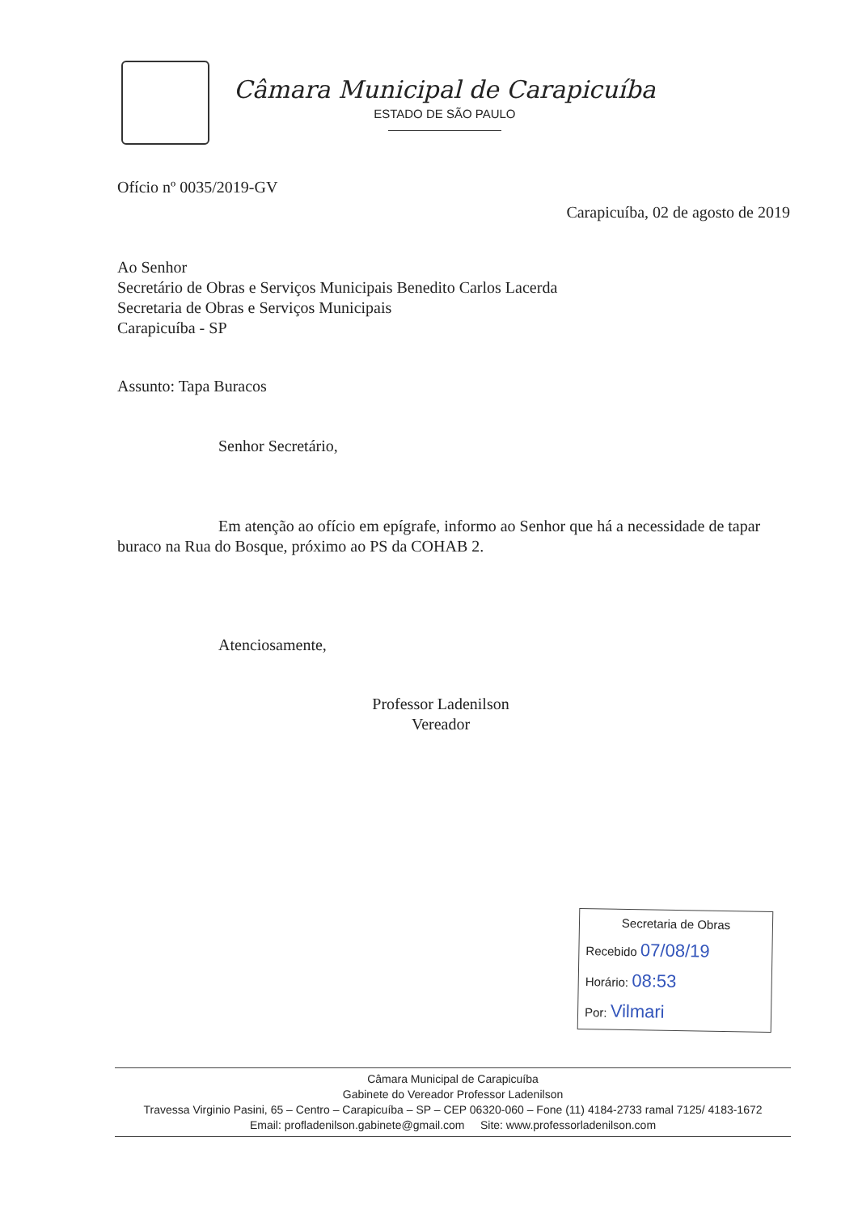Câmara Municipal de Carapicuíba
ESTADO DE SÃO PAULO
Ofício nº 0035/2019-GV
Carapicuíba, 02 de agosto de 2019
Ao Senhor
Secretário de Obras e Serviços Municipais Benedito Carlos Lacerda
Secretaria de Obras e Serviços Municipais
Carapicuíba - SP
Assunto: Tapa Buracos
Senhor Secretário,
Em atenção ao ofício em epígrafe, informo ao Senhor que há a necessidade de tapar buraco na Rua do Bosque, próximo ao PS da COHAB 2.
Atenciosamente,
Professor Ladenilson
Vereador
Secretaria de Obras
Recebido 07/08/19
Horário: 08:53
Por: Vilmari
Câmara Municipal de Carapicuíba
Gabinete do Vereador Professor Ladenilson
Travessa Virginio Pasini, 65 – Centro – Carapicuíba – SP – CEP 06320-060 – Fone (11) 4184-2733 ramal 7125/ 4183-1672
Email: profladenilson.gabinete@gmail.com Site: www.professorladenilson.com